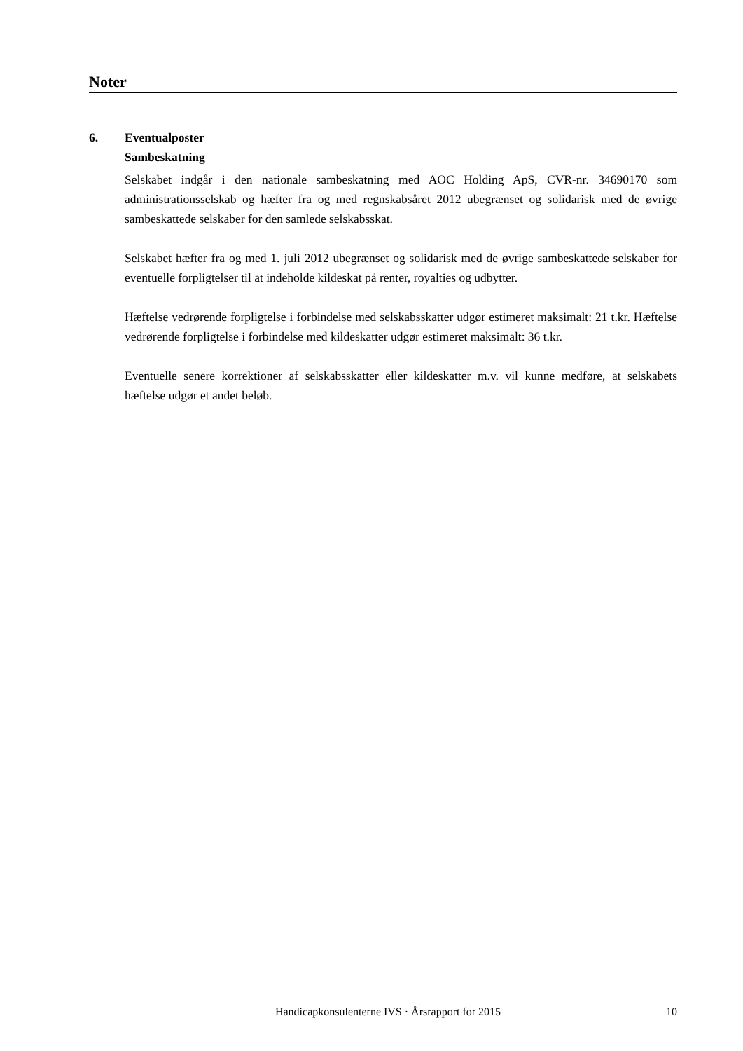Noter
6. Eventualposter
Sambeskatning
Selskabet indgår i den nationale sambeskatning med AOC Holding ApS, CVR-nr. 34690170 som administrationsselskab og hæfter fra og med regnskabsåret 2012 ubegrænset og solidarisk med de øvrige sambeskattede selskaber for den samlede selskabsskat.
Selskabet hæfter fra og med 1. juli 2012 ubegrænset og solidarisk med de øvrige sambeskattede selskaber for eventuelle forpligtelser til at indeholde kildeskat på renter, royalties og udbytter.
Hæftelse vedrørende forpligtelse i forbindelse med selskabsskatter udgør estimeret maksimalt: 21 t.kr. Hæftelse vedrørende forpligtelse i forbindelse med kildeskatter udgør estimeret maksimalt: 36 t.kr.
Eventuelle senere korrektioner af selskabsskatter eller kildeskatter m.v. vil kunne medføre, at selskabets hæftelse udgør et andet beløb.
Handicapkonsulenterne IVS · Årsrapport for 2015
10